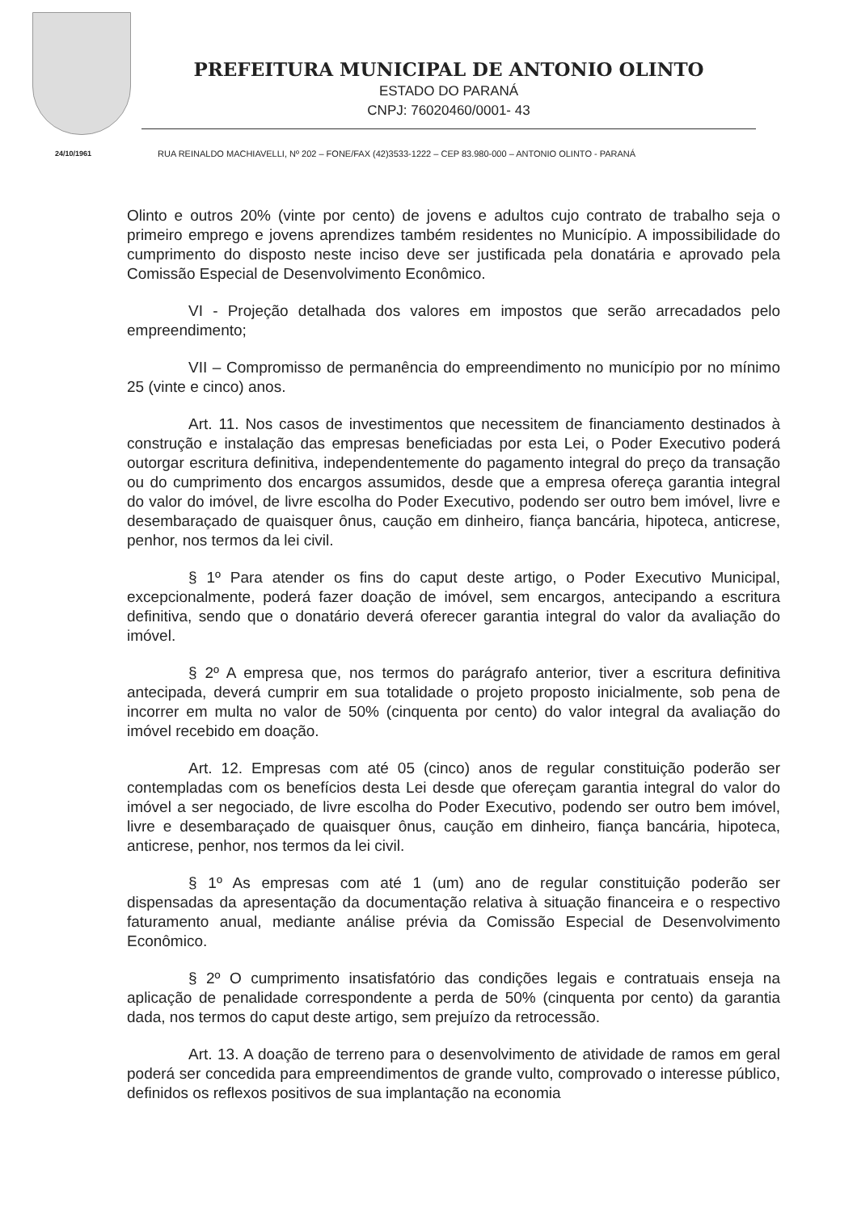24/10/1961
PREFEITURA MUNICIPAL DE ANTONIO OLINTO
ESTADO DO PARANÁ
CNPJ: 76020460/0001- 43
RUA REINALDO MACHIAVELLI, Nº 202 – FONE/FAX (42)3533-1222 – CEP 83.980-000 – ANTONIO OLINTO - PARANÁ
Olinto e outros 20% (vinte por cento) de jovens e adultos cujo contrato de trabalho seja o primeiro emprego e jovens aprendizes também residentes no Município. A impossibilidade do cumprimento do disposto neste inciso deve ser justificada pela donatária e aprovado pela Comissão Especial de Desenvolvimento Econômico.
VI - Projeção detalhada dos valores em impostos que serão arrecadados pelo empreendimento;
VII – Compromisso de permanência do empreendimento no município por no mínimo 25 (vinte e cinco) anos.
Art. 11. Nos casos de investimentos que necessitem de financiamento destinados à construção e instalação das empresas beneficiadas por esta Lei, o Poder Executivo poderá outorgar escritura definitiva, independentemente do pagamento integral do preço da transação ou do cumprimento dos encargos assumidos, desde que a empresa ofereça garantia integral do valor do imóvel, de livre escolha do Poder Executivo, podendo ser outro bem imóvel, livre e desembaraçado de quaisquer ônus, caução em dinheiro, fiança bancária, hipoteca, anticrese, penhor, nos termos da lei civil.
§ 1º Para atender os fins do caput deste artigo, o Poder Executivo Municipal, excepcionalmente, poderá fazer doação de imóvel, sem encargos, antecipando a escritura definitiva, sendo que o donatário deverá oferecer garantia integral do valor da avaliação do imóvel.
§ 2º A empresa que, nos termos do parágrafo anterior, tiver a escritura definitiva antecipada, deverá cumprir em sua totalidade o projeto proposto inicialmente, sob pena de incorrer em multa no valor de 50% (cinquenta por cento) do valor integral da avaliação do imóvel recebido em doação.
Art. 12. Empresas com até 05 (cinco) anos de regular constituição poderão ser contempladas com os benefícios desta Lei desde que ofereçam garantia integral do valor do imóvel a ser negociado, de livre escolha do Poder Executivo, podendo ser outro bem imóvel, livre e desembaraçado de quaisquer ônus, caução em dinheiro, fiança bancária, hipoteca, anticrese, penhor, nos termos da lei civil.
§ 1º As empresas com até 1 (um) ano de regular constituição poderão ser dispensadas da apresentação da documentação relativa à situação financeira e o respectivo faturamento anual, mediante análise prévia da Comissão Especial de Desenvolvimento Econômico.
§ 2º O cumprimento insatisfatório das condições legais e contratuais enseja na aplicação de penalidade correspondente a perda de 50% (cinquenta por cento) da garantia dada, nos termos do caput deste artigo, sem prejuízo da retrocessão.
Art. 13. A doação de terreno para o desenvolvimento de atividade de ramos em geral poderá ser concedida para empreendimentos de grande vulto, comprovado o interesse público, definidos os reflexos positivos de sua implantação na economia